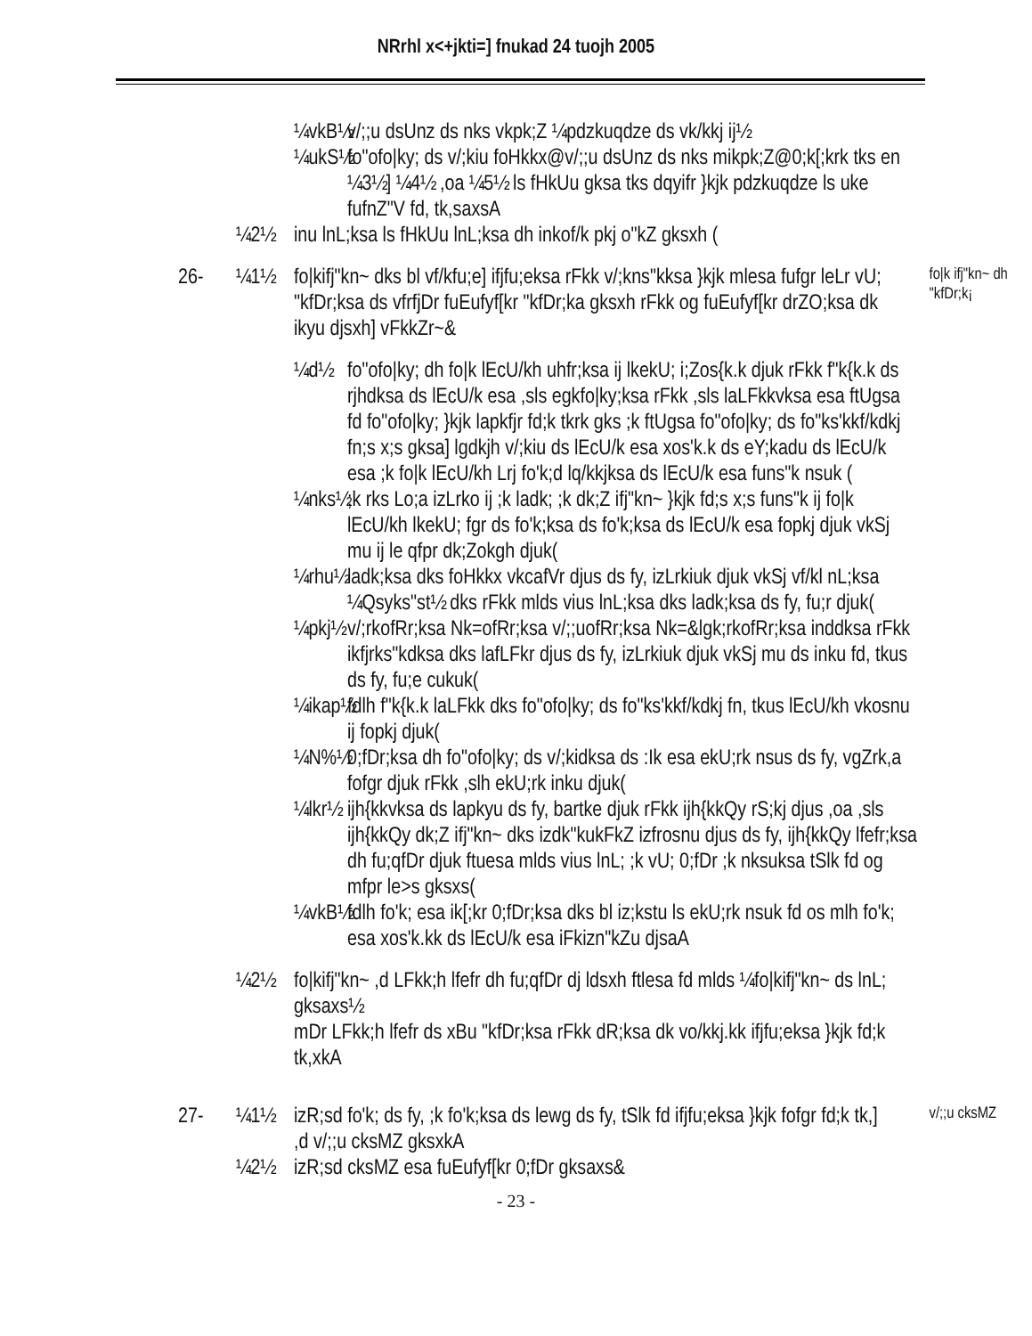NRrhl x<+jkti=] fnukad 24 tuojh 2005
¼vkB½ v/;;u dsUnz ds nks vkpk;Z ¼pdzkuqdze ds vk/kkj ij½
¼ukS½ fo"ofo|ky; ds v/;kiu foHkkx@v/;;u dsUnz ds nks mikpk;Z@0;k[;krk tks en ¼3½] ¼4½ ,oa ¼5½ ls fHkUu gksa tks dqyifr }kjk pdzkuqdze ls uke fufnZ"V fd, tk,saxsA
¼2½ inu lnL;ksa ls fHkUu lnL;ksa dh inkof/k pkj o"kZ gksxh (
26- ¼1½ fo|kifj"kn~ dks bl vf/kfu;e] ifjfu;eksa rFkk v/;kns"kksa }kjk mlesa fufgr leLr vU; "kfDr;ksa ds vfrfjDr fuEufyf[kr "kfDr;ka gksxh rFkk og fuEufyf[kr drZO;ksa dk ikyu djsxh] vFkkZr~& fo|k ifj"kn~ dh "kfDr;k¡
¼d½ fo"ofo|ky; dh fo|k lEcU/kh uhfr;ksa ij lkekU; i;Zos{k.k djuk rFkk f"k{k.k ds rjhdksa ds lEcU/k esa ,sls egkfo|ky;ksa rFkk ,sls laLFkkvksa esa ftUgsa fd fo"ofo|ky; }kjk lapkfjr fd;k tkrk gks ;k ftUgsa fo"ofo|ky; ds fo"ks'kkf/kdkj fn;s x;s gksa] lgdkjh v/;kiu ds lEcU/k esa xos'k.k ds eY;kadu ds lEcU/k esa ;k fo|k lEcU/kh Lrj fo'k;d lq/kkjksa ds lEcU/k esa funs"k nsuk (
¼nks½;k rks Lo;a izLrko ij ;k ladk; ;k dk;Z ifj"kn~ }kjk fd;s x;s funs"k ij fo|k lEcU/kh lkekU; fgr ds fo'k;ksa ds fo'k;ksa ds lEcU/k esa fopkj djuk vkSj mu ij le qfpr dk;Zokgh djuk(
¼rhu½ ladk;ksa dks foHkkx vkcafVr djus ds fy, izLrkiuk djuk vkSj vf/kl nL;ksa ¼Qsyks"st½ dks rFkk mlds vius lnL;ksa dks ladk;ksa ds fy, fu;r djuk(
¼pkj½ v/;rkofRr;ksa Nk=ofRr;ksa v/;;uofRr;ksa Nk=&lgk;rkofRr;ksa inddksa rFkk ikfjrks"kdksa dks lafLFkr djus ds fy, izLrkiuk djuk vkSj mu ds inku fd, tkus ds fy, fu;e cukuk(
¼ikap½ fdlh f"k{k.k laLFkk dks fo"ofo|ky; ds fo"ks'kkf/kdkj fn, tkus lEcU/kh vkosnu ij fopkj djuk(
¼N%½ 0;fDr;ksa dh fo"ofo|ky; ds v/;kidksa ds :Ik esa ekU;rk nsus ds fy, vgZrk,a fofgr djuk rFkk ,slh ekU;rk inku djuk(
¼lkr½ ijh{kkvksa ds lapkyu ds fy, bartke djuk rFkk ijh{kkQy rS;kj djus ,oa ,sls ijh{kkQy dk;Z ifj"kn~ dks izdk"kukFkZ izfrosnu djus ds fy, ijh{kkQy lfefr;ksa dh fu;qfDr djuk ftuesa mlds vius lnL; ;k vU; 0;fDr ;k nksuksa tSlk fd og mfpr le>s gksxs(
¼vkB½ fdlh fo'k; esa ik[;kr 0;fDr;ksa dks bl iz;kstu ls ekU;rk nsuk fd os mlh fo'k; esa xos'k.kk ds lEcU/k esa iFkizn"kZu djsaA
¼2½ fo|kifj"kn~ ,d LFkk;h lfefr dh fu;qfDr dj ldsxh ftlesa fd mlds ¼fo|kifj"kn~ ds lnL; gksaxs½
mDr LFkk;h lfefr ds xBu "kfDr;ksa rFkk dR;ksa dk vo/kkj.kk ifjfu;eksa }kjk fd;k tk,xkA
27- ¼1½ izR;sd fo'k; ds fy, ;k fo'k;ksa ds lewg ds fy, tSlk fd ifjfu;eksa }kjk fofgr fd;k tk,] ,d v/;;u cksMZ gksxkA v/;;u cksMZ
¼2½ izR;sd cksMZ esa fuEufyf[kr 0;fDr gksaxs&
- 23 -